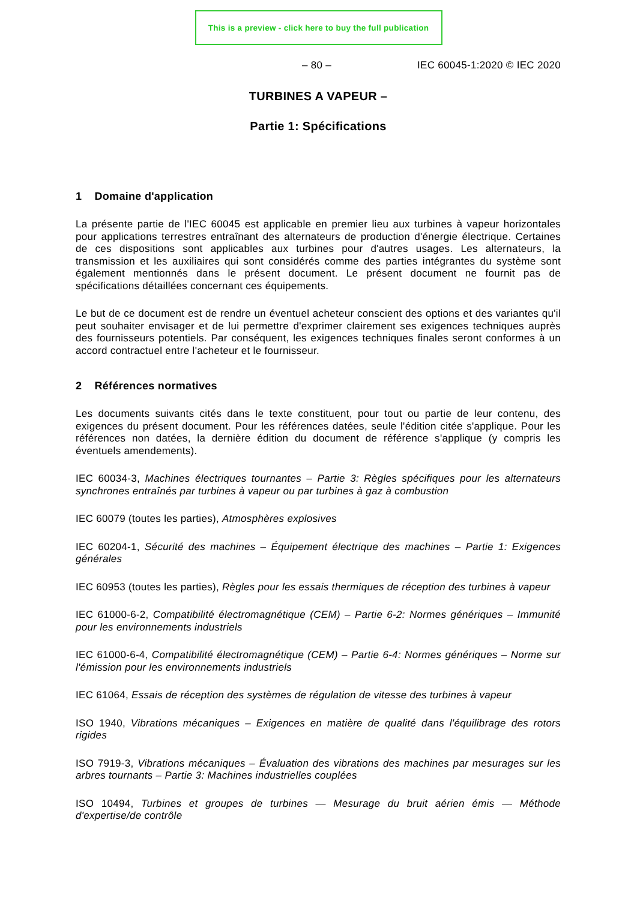This is a preview - click here to buy the full publication
– 80 – IEC 60045-1:2020 © IEC 2020
TURBINES A VAPEUR –
Partie 1: Spécifications
1 Domaine d'application
La présente partie de l'IEC 60045 est applicable en premier lieu aux turbines à vapeur horizontales pour applications terrestres entraînant des alternateurs de production d'énergie électrique. Certaines de ces dispositions sont applicables aux turbines pour d'autres usages. Les alternateurs, la transmission et les auxiliaires qui sont considérés comme des parties intégrantes du système sont également mentionnés dans le présent document. Le présent document ne fournit pas de spécifications détaillées concernant ces équipements.
Le but de ce document est de rendre un éventuel acheteur conscient des options et des variantes qu'il peut souhaiter envisager et de lui permettre d'exprimer clairement ses exigences techniques auprès des fournisseurs potentiels. Par conséquent, les exigences techniques finales seront conformes à un accord contractuel entre l'acheteur et le fournisseur.
2 Références normatives
Les documents suivants cités dans le texte constituent, pour tout ou partie de leur contenu, des exigences du présent document. Pour les références datées, seule l'édition citée s'applique. Pour les références non datées, la dernière édition du document de référence s'applique (y compris les éventuels amendements).
IEC 60034-3, Machines électriques tournantes – Partie 3: Règles spécifiques pour les alternateurs synchrones entraînés par turbines à vapeur ou par turbines à gaz à combustion
IEC 60079 (toutes les parties), Atmosphères explosives
IEC 60204-1, Sécurité des machines – Équipement électrique des machines – Partie 1: Exigences générales
IEC 60953 (toutes les parties), Règles pour les essais thermiques de réception des turbines à vapeur
IEC 61000-6-2, Compatibilité électromagnétique (CEM) – Partie 6-2: Normes génériques – Immunité pour les environnements industriels
IEC 61000-6-4, Compatibilité électromagnétique (CEM) – Partie 6-4: Normes génériques – Norme sur l'émission pour les environnements industriels
IEC 61064, Essais de réception des systèmes de régulation de vitesse des turbines à vapeur
ISO 1940, Vibrations mécaniques – Exigences en matière de qualité dans l'équilibrage des rotors rigides
ISO 7919-3, Vibrations mécaniques – Évaluation des vibrations des machines par mesurages sur les arbres tournants – Partie 3: Machines industrielles couplées
ISO 10494, Turbines et groupes de turbines — Mesurage du bruit aérien émis — Méthode d'expertise/de contrôle